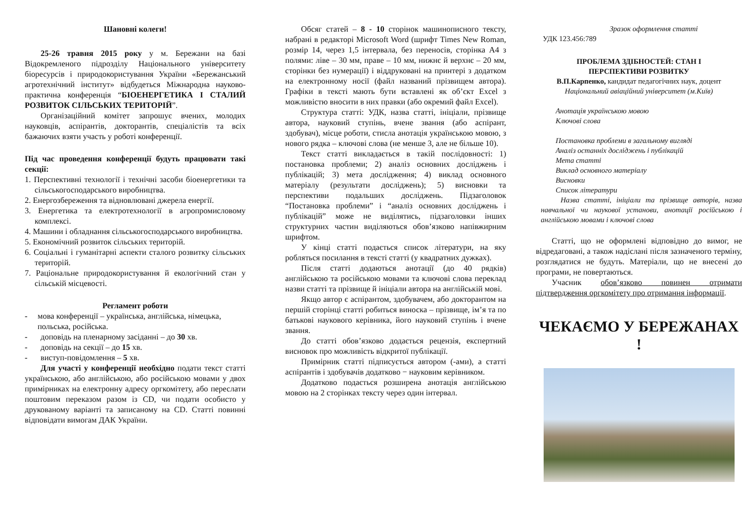Шановні колеги!
25-26 травня 2015 року у м. Бережани на базі Відокремленого підрозділу Національного університету біоресурсів і природокористування України «Бережанський агротехнічний інститут» відбудеться Міжнародна науково-практична конференція “БІОЕНЕРГЕТИКА І СТАЛИЙ РОЗВИТОК СІЛЬСЬКИХ ТЕРИТОРІЙ”.
Організаційний комітет запрошує вчених, молодих науковців, аспірантів, докторантів, спеціалістів та всіх бажаючих взяти участь у роботі конференції.
Під час проведення конференції будуть працювати такі секції:
1. Перспективні технології і технічні засоби біоенергетики та сільськогосподарського виробництва.
2. Енергозбереження та відновлювані джерела енергії.
3. Енергетика та електротехнології в агропромисловому комплексі.
4. Машини і обладнання сільськогосподарського виробництва.
5. Економічний розвиток сільських територій.
6. Соціальні і гуманітарні аспекти сталого розвитку сільських територій.
7. Раціональне природокористування й екологічний стан у сільській місцевості.
Регламент роботи
- мова конференції – українська, англійська, німецька, польська, російська.
- доповідь на пленарному засіданні – до 30 хв.
- доповідь на секції – до 15 хв.
- виступ-повідомлення – 5 хв.
Для участі у конференції необхідно подати текст статті українською, або англійською, або російською мовами у двох примірниках на електронну адресу оргкомітету, або переслати поштовим переказом разом із CD, чи подати особисто у друкованому варіанті та записаному на CD. Статті повинні відповідати вимогам ДАК України.
Обсяг статей – 8 - 10 сторінок машинописного тексту, набрані в редакторі Microsoft Word (шрифт Times New Roman, розмір 14, через 1,5 інтервала, без переносів, сторінка А4 з полями: ліве – 30 мм, праве – 10 мм, нижнє й верхнє – 20 мм, сторінки без нумерації) і віддруковані на принтері з додатком на електронному носії (файл названий прізвищем автора). Графіки в тексті мають бути вставлені як об’єкт Excel з можливістю вносити в них правки (або окремий файл Excel).
Структура статті: УДК, назва статті, ініціали, прізвище автора, науковий ступінь, вчене звання (або аспірант, здобувач), місце роботи, стисла анотація українською мовою, з нового рядка – ключові слова (не менше 3, але не більше 10).
Текст статті викладається в такій послідовності: 1) постановка проблеми; 2) аналіз основних досліджень і публікацій; 3) мета дослідження; 4) виклад основного матеріалу (результати досліджень); 5) висновки та перспективи подальших досліджень. Підзаголовок “Постановка проблеми” і “аналіз основних досліджень і публікацій” може не виділятись, підзаголовки інших структурних частин виділяються обов’язково напівжирним шрифтом.
У кінці статті подається список літератури, на яку робляться посилання в тексті статті (у квадратних дужках).
Після статті додаються анотації (до 40 рядків) англійською та російською мовами та ключові слова переклад назви статті та прізвище й ініціали автора на англійській мові.
Якщо автор є аспірантом, здобувачем, або докторантом на першій сторінці статті робиться виноска – прізвище, ім’я та по батькові наукового керівника, його науковий ступінь і вчене звання.
До статті обов’язково додається рецензія, експертний висновок про можливість відкритої публікації.
Примірник статті підписується автором (-ами), а статті аспірантів і здобувачів додатково − науковим керівником.
Додатково подається розширена анотація англійською мовою на 2 сторінках тексту через один інтервал.
Зразок оформлення статті
УДК 123.456:789
ПРОБЛЕМА ЗДІБНОСТЕЙ: СТАН І
ПЕРСПЕКТИВИ РОЗВИТКУ
В.П.Карпенко, кандидат педагогічних наук, доцент
Національний авіаційний університет (м.Київ)
Анотація українською мовою
Ключові слова
Постановка проблеми в загальному вигляді
Аналіз останніх досліджень і публікацій
Мета статті
Виклад основного матеріалу
Висновки
Список літератури
Назва статті, ініціали та прізвище авторів, назва навчальної чи наукової установи, анотації російською і англійською мовами і ключові слова
Статті, що не оформлені відповідно до вимог, не відредаговані, а також надіслані після зазначеного терміну, розглядатися не будуть. Матеріали, що не внесені до програми, не повертаються.
Учасник обов’язково повинен отримати підтвердження оргкомітету про отримання інформації.
ЧЕКАЄМО У БЕРЕЖАНАХ !